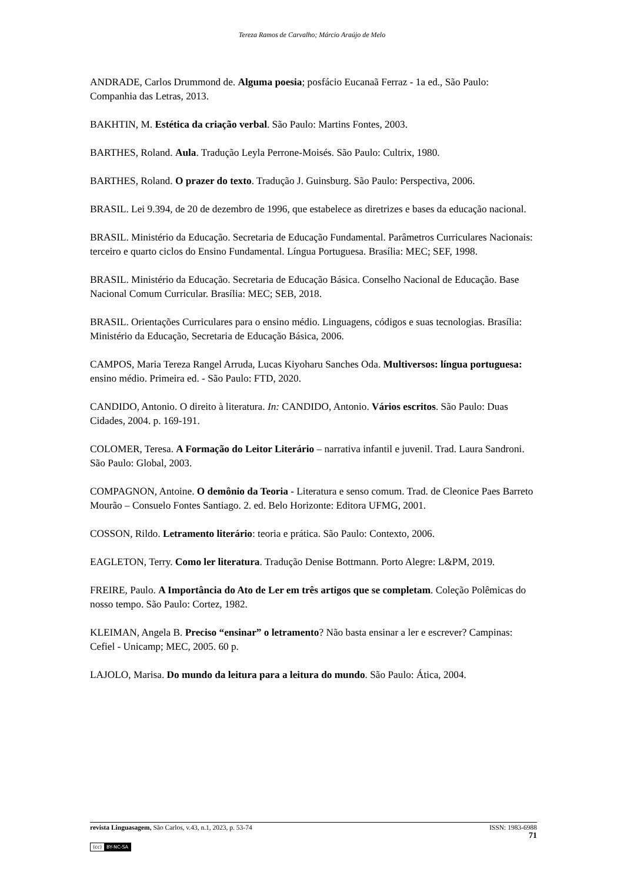Tereza Ramos de Carvalho; Márcio Araújo de Melo
ANDRADE, Carlos Drummond de. Alguma poesia; posfácio Eucanaã Ferraz - 1a ed., São Paulo: Companhia das Letras, 2013.
BAKHTIN, M. Estética da criação verbal. São Paulo: Martins Fontes, 2003.
BARTHES, Roland. Aula. Tradução Leyla Perrone-Moisés. São Paulo: Cultrix, 1980.
BARTHES, Roland. O prazer do texto. Tradução J. Guinsburg. São Paulo: Perspectiva, 2006.
BRASIL. Lei 9.394, de 20 de dezembro de 1996, que estabelece as diretrizes e bases da educação nacional.
BRASIL. Ministério da Educação. Secretaria de Educação Fundamental. Parâmetros Curriculares Nacionais: terceiro e quarto ciclos do Ensino Fundamental. Língua Portuguesa. Brasília: MEC; SEF, 1998.
BRASIL. Ministério da Educação. Secretaria de Educação Básica. Conselho Nacional de Educação. Base Nacional Comum Curricular. Brasília: MEC; SEB, 2018.
BRASIL. Orientações Curriculares para o ensino médio. Linguagens, códigos e suas tecnologias. Brasília: Ministério da Educação, Secretaria de Educação Básica, 2006.
CAMPOS, Maria Tereza Rangel Arruda, Lucas Kiyoharu Sanches Oda. Multiversos: língua portuguesa: ensino médio. Primeira ed. - São Paulo: FTD, 2020.
CANDIDO, Antonio. O direito à literatura. In: CANDIDO, Antonio. Vários escritos. São Paulo: Duas Cidades, 2004. p. 169-191.
COLOMER, Teresa. A Formação do Leitor Literário – narrativa infantil e juvenil. Trad. Laura Sandroni. São Paulo: Global, 2003.
COMPAGNON, Antoine. O demônio da Teoria - Literatura e senso comum. Trad. de Cleonice Paes Barreto Mourão – Consuelo Fontes Santiago. 2. ed. Belo Horizonte: Editora UFMG, 2001.
COSSON, Rildo. Letramento literário: teoria e prática. São Paulo: Contexto, 2006.
EAGLETON, Terry. Como ler literatura. Tradução Denise Bottmann. Porto Alegre: L&PM, 2019.
FREIRE, Paulo. A Importância do Ato de Ler em três artigos que se completam. Coleção Polêmicas do nosso tempo. São Paulo: Cortez, 1982.
KLEIMAN, Angela B. Preciso “ensinar” o letramento? Não basta ensinar a ler e escrever? Campinas: Cefiel - Unicamp; MEC, 2005. 60 p.
LAJOLO, Marisa. Do mundo da leitura para a leitura do mundo. São Paulo: Ática, 2004.
revista Linguasagem, São Carlos, v.43, n.1, 2023, p. 53-74 ISSN: 1983-6988
71
(cc) BY-NC-SA